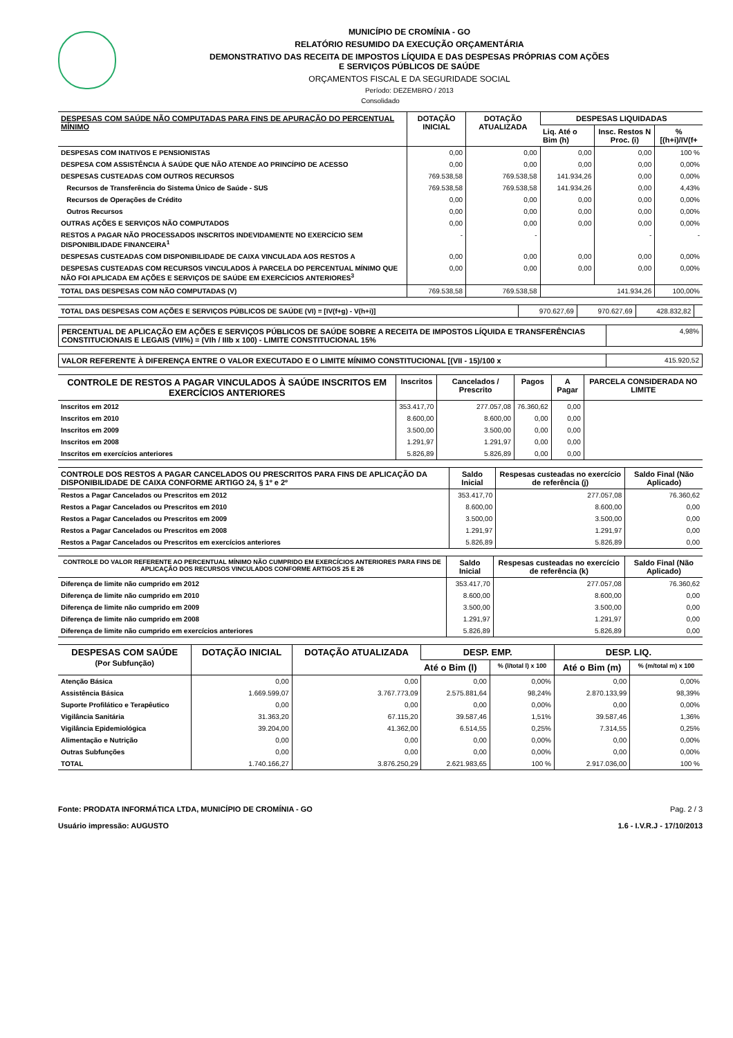MUNICÍPIO DE CROMÍNIA - GO
RELATÓRIO RESUMIDO DA EXECUÇÃO ORÇAMENTÁRIA
DEMONSTRATIVO DAS RECEITA DE IMPOSTOS LÍQUIDA E DAS DESPESAS PRÓPRIAS COM AÇÕES
E SERVIÇOS PÚBLICOS DE SAÚDE
ORÇAMENTOS FISCAL E DA SEGURIDADE SOCIAL
Período: DEZEMBRO / 2013
Consolidado
| DESPESAS COM SAÚDE NÃO COMPUTADAS PARA FINS DE APURAÇÃO DO PERCENTUAL MÍNIMO | DOTAÇÃO INICIAL | DOTAÇÃO ATUALIZADA | DESPESAS LIQUIDADAS | | |
| --- | --- | --- | --- | --- | --- |
| | | | Liq. Até o Bim (h) | Insc. Restos N Proc. (i) | % [(h+i)/IV(f+ |
| DESPESAS COM INATIVOS E PENSIONISTAS | 0,00 | 0,00 | 0,00 | 0,00 | 100 % |
| DESPESA COM ASSISTÊNCIA À SAÚDE QUE NÃO ATENDE AO PRINCÍPIO DE ACESSO | 0,00 | 0,00 | 0,00 | 0,00 | 0,00% |
| DESPESAS CUSTEADAS COM OUTROS RECURSOS | 769.538,58 | 769.538,58 | 141.934,26 | 0,00 | 0,00% |
| Recursos de Transferência do Sistema Único de Saúde - SUS | 769.538,58 | 769.538,58 | 141.934,26 | 0,00 | 4,43% |
| Recursos de Operações de Crédito | 0,00 | 0,00 | 0,00 | 0,00 | 0,00% |
| Outros Recursos | 0,00 | 0,00 | 0,00 | 0,00 | 0,00% |
| OUTRAS AÇÕES E SERVIÇOS NÃO COMPUTADOS | 0,00 | 0,00 | 0,00 | 0,00 | 0,00% |
| RESTOS A PAGAR NÃO PROCESSADOS INSCRITOS INDEVIDAMENTE NO EXERCÍCIO SEM DISPONIBILIDADE FINANCEIRA<sup>1</sup> | - | - | | - | - |
| DESPESAS CUSTEADAS COM DISPONIBILIDADE DE CAIXA VINCULADA AOS RESTOS A | 0,00 | 0,00 | 0,00 | 0,00 | 0,00% |
| DESPESAS CUSTEADAS COM RECURSOS VINCULADOS À PARCELA DO PERCENTUAL MÍNIMO QUE NÃO FOI APLICADA EM AÇÕES E SERVIÇOS DE SAÚDE EM EXERCÍCIOS ANTERIORES<sup>3</sup> | 0,00 | 0,00 | 0,00 | 0,00 | 0,00% |
| TOTAL DAS DESPESAS COM NÃO COMPUTADAS (V) | 769.538,58 | 769.538,58 | 141.934,26 | | 100,00% |
| TOTAL DAS DESPESAS COM AÇÕES E SERVIÇOS PÚBLICOS DE SAÚDE (VI) = [IV(f+g) - V(h+i)] | 970.627,69 | 970.627,69 | 428.832,82 | |
| PERCENTUAL DE APLICAÇÃO EM AÇÕES E SERVIÇOS PÚBLICOS DE SAÚDE SOBRE A RECEITA DE IMPOSTOS LÍQUIDA E TRANSFERÊNCIAS CONSTITUCIONAIS E LEGAIS (VII%) = (VIh / IIIb x 100) - LIMITE CONSTITUCIONAL 15% | 4,98% |
| VALOR REFERENTE À DIFERENÇA ENTRE O VALOR EXECUTADO E O LIMITE MÍNIMO CONSTITUCIONAL [(VII - 15)/100 x | 415.920,52 |
| CONTROLE DE RESTOS A PAGAR VINCULADOS À SAÚDE INSCRITOS EM EXERCÍCIOS ANTERIORES | Inscritos | Cancelados / Prescrito | Pagos | A Pagar | PARCELA CONSIDERADA NO LIMITE |
| --- | --- | --- | --- | --- | --- |
| Inscritos em 2012 | 353.417,70 | 277.057,08 | 76.360,62 | 0,00 | |
| Inscritos em 2010 | 8.600,00 | 8.600,00 | 0,00 | 0,00 | |
| Inscritos em 2009 | 3.500,00 | 3.500,00 | 0,00 | 0,00 | |
| Inscritos em 2008 | 1.291,97 | 1.291,97 | 0,00 | 0,00 | |
| Inscritos em exercícios anteriores | 5.826,89 | 5.826,89 | 0,00 | 0,00 | |
| CONTROLE DOS RESTOS A PAGAR CANCELADOS OU PRESCRITOS PARA FINS DE APLICAÇÃO DA DISPONIBILIDADE DE CAIXA CONFORME ARTIGO 24, § 1º e 2º | Saldo Inicial | Respesas custeadas no exercício de referência (j) | Saldo Final (Não Aplicado) |
| --- | --- | --- | --- |
| Restos a Pagar Cancelados ou Prescritos em 2012 | 353.417,70 | 277.057,08 | 76.360,62 |
| Restos a Pagar Cancelados ou Prescritos em 2010 | 8.600,00 | 8.600,00 | 0,00 |
| Restos a Pagar Cancelados ou Prescritos em 2009 | 3.500,00 | 3.500,00 | 0,00 |
| Restos a Pagar Cancelados ou Prescritos em 2008 | 1.291,97 | 1.291,97 | 0,00 |
| Restos a Pagar Cancelados ou Prescritos em exercícios anteriores | 5.826,89 | 5.826,89 | 0,00 |
| CONTROLE DO VALOR REFERENTE AO PERCENTUAL MÍNIMO NÃO CUMPRIDO EM EXERCÍCIOS ANTERIORES PARA FINS DE APLICAÇÃO DOS RECURSOS VINCULADOS CONFORME ARTIGOS 25 E 26 | Saldo Inicial | Respesas custeadas no exercício de referência (k) | Saldo Final (Não Aplicado) |
| --- | --- | --- | --- |
| Diferença de limite não cumprido em 2012 | 353.417,70 | 277.057,08 | 76.360,62 |
| Diferença de limite não cumprido em 2010 | 8.600,00 | 8.600,00 | 0,00 |
| Diferença de limite não cumprido em 2009 | 3.500,00 | 3.500,00 | 0,00 |
| Diferença de limite não cumprido em 2008 | 1.291,97 | 1.291,97 | 0,00 |
| Diferença de limite não cumprido em exercícios anteriores | 5.826,89 | 5.826,89 | 0,00 |
| DESPESAS COM SAÚDE (Por Subfunção) | DOTAÇÃO INICIAL | DOTAÇÃO ATUALIZADA | DESP. EMP. | | DESP. LIQ. | |
| --- | --- | --- | --- | --- | --- | --- |
| | | | Até o Bim (l) | % (l/total l) x 100 | Até o Bim (m) | % (m/total m) x 100 |
| Atenção Básica | 0,00 | 0,00 | 0,00 | 0,00% | 0,00 | 0,00% |
| Assistência Básica | 1.669.599,07 | 3.767.773,09 | 2.575.881,64 | 98,24% | 2.870.133,99 | 98,39% |
| Suporte Profilático e Terapêutico | 0,00 | 0,00 | 0,00 | 0,00% | 0,00 | 0,00% |
| Vigilância Sanitária | 31.363,20 | 67.115,20 | 39.587,46 | 1,51% | 39.587,46 | 1,36% |
| Vigilância Epidemiológica | 39.204,00 | 41.362,00 | 6.514,55 | 0,25% | 7.314,55 | 0,25% |
| Alimentação e Nutrição | 0,00 | 0,00 | 0,00 | 0,00% | 0,00 | 0,00% |
| Outras Subfunções | 0,00 | 0,00 | 0,00 | 0,00% | 0,00 | 0,00% |
| TOTAL | 1.740.166,27 | 3.876.250,29 | 2.621.983,65 | 100 % | 2.917.036,00 | 100 % |
Fonte: PRODATA INFORMÁTICA LTDA, MUNICÍPIO DE CROMÍNIA - GO
Usuário impressão: AUGUSTO
Pag. 2 / 3
1.6 - I.V.R.J - 17/10/2013